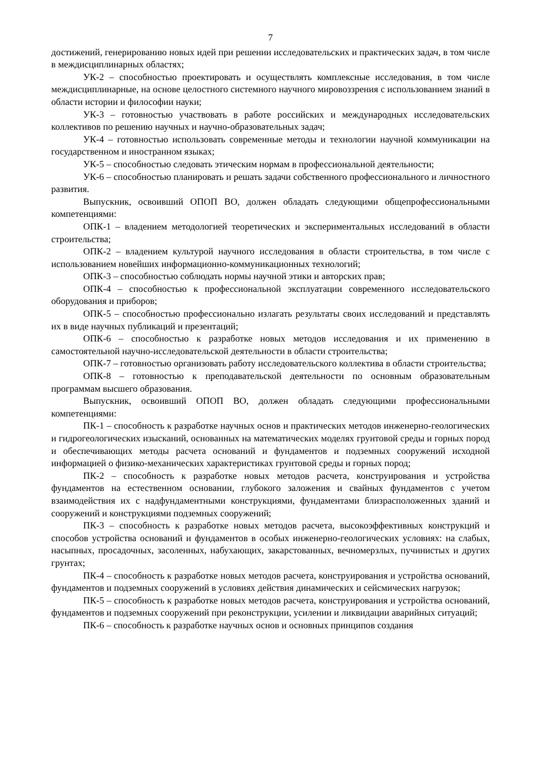7
достижений, генерированию новых идей при решении исследовательских и практических задач, в том числе в междисциплинарных областях;
УК-2 – способностью проектировать и осуществлять комплексные исследования, в том числе междисциплинарные, на основе целостного системного научного мировоззрения с использованием знаний в области истории и философии науки;
УК-3 – готовностью участвовать в работе российских и международных исследовательских коллективов по решению научных и научно-образовательных задач;
УК-4 – готовностью использовать современные методы и технологии научной коммуникации на государственном и иностранном языках;
УК-5 – способностью следовать этическим нормам в профессиональной деятельности;
УК-6 – способностью планировать и решать задачи собственного профессионального и личностного развития.
Выпускник, освоивший ОПОП ВО, должен обладать следующими общепрофессиональными компетенциями:
ОПК-1 – владением методологией теоретических и экспериментальных исследований в области строительства;
ОПК-2 – владением культурой научного исследования в области строительства, в том числе с использованием новейших информационно-коммуникационных технологий;
ОПК-3 – способностью соблюдать нормы научной этики и авторских прав;
ОПК-4 – способностью к профессиональной эксплуатации современного исследовательского оборудования и приборов;
ОПК-5 – способностью профессионально излагать результаты своих исследований и представлять их в виде научных публикаций и презентаций;
ОПК-6 – способностью к разработке новых методов исследования и их применению в самостоятельной научно-исследовательской деятельности в области строительства;
ОПК-7 – готовностью организовать работу исследовательского коллектива в области строительства;
ОПК-8 – готовностью к преподавательской деятельности по основным образовательным программам высшего образования.
Выпускник, освоивший ОПОП ВО, должен обладать следующими профессиональными компетенциями:
ПК-1 – способность к разработке научных основ и практических методов инженерно-геологических и гидрогеологических изысканий, основанных на математических моделях грунтовой среды и горных пород и обеспечивающих методы расчета оснований и фундаментов и подземных сооружений исходной информацией о физико-механических характеристиках грунтовой среды и горных пород;
ПК-2 – способность к разработке новых методов расчета, конструирования и устройства фундаментов на естественном основании, глубокого заложения и свайных фундаментов с учетом взаимодействия их с надфундаментными конструкциями, фундаментами близрасположенных зданий и сооружений и конструкциями подземных сооружений;
ПК-3 – способность к разработке новых методов расчета, высокоэффективных конструкций и способов устройства оснований и фундаментов в особых инженерно-геологических условиях: на слабых, насыпных, просадочных, засоленных, набухающих, закарстованных, вечномерзлых, пучинистых и других грунтах;
ПК-4 – способность к разработке новых методов расчета, конструирования и устройства оснований, фундаментов и подземных сооружений в условиях действия динамических и сейсмических нагрузок;
ПК-5 – способность к разработке новых методов расчета, конструирования и устройства оснований, фундаментов и подземных сооружений при реконструкции, усилении и ликвидации аварийных ситуаций;
ПК-6 – способность к разработке научных основ и основных принципов создания